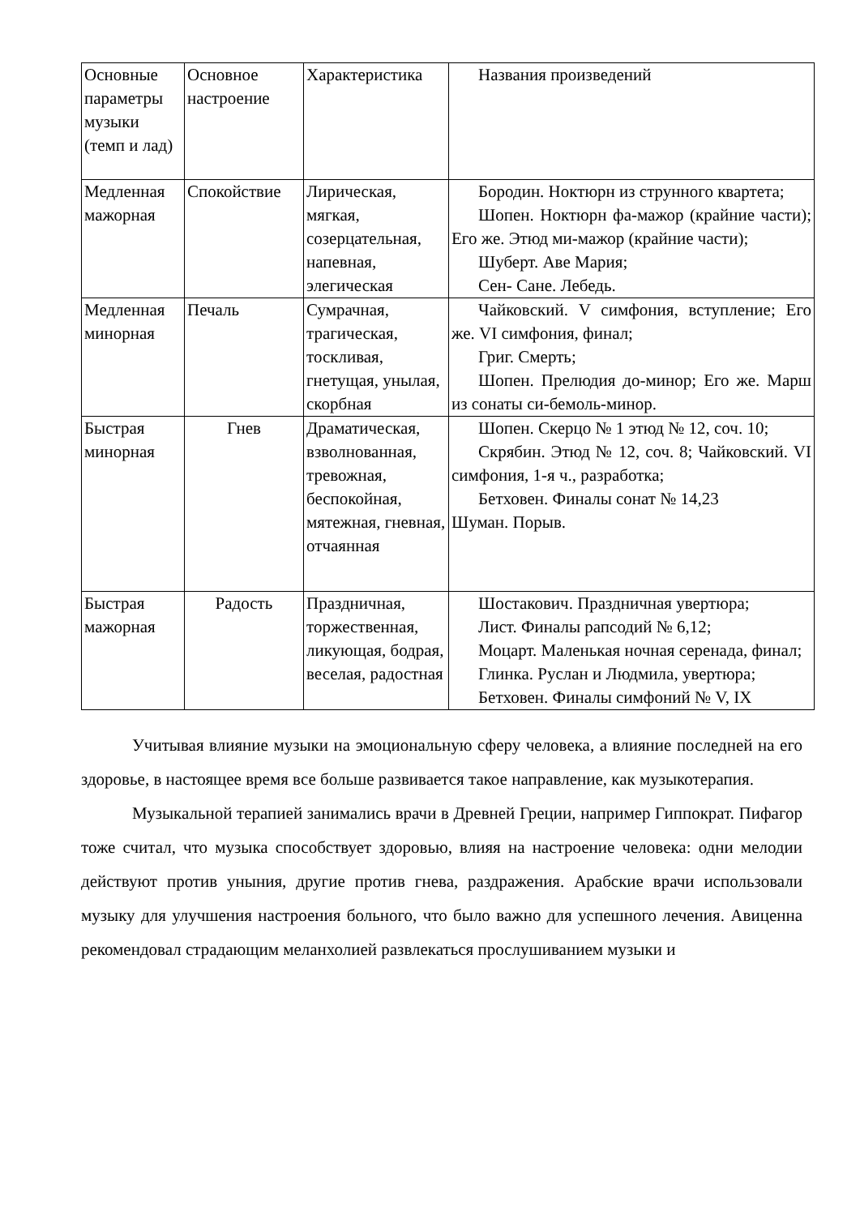| Основные параметры музыки (темп и лад) | Основное настроение | Характеристика | Названия произведений |
| Медленная мажорная | Спокойствие | Лирическая, мягкая, созерцательная, напевная, элегическая | Бородин. Ноктюрн из струнного квартета; Шопен. Ноктюрн фа-мажор (крайние части); Его же. Этюд ми-мажор (крайние части); Шуберт. Аве Мария; Сен- Сане. Лебедь. |
| Медленная минорная | Печаль | Сумрачная, трагическая, тоскливая, гнетущая, унылая, скорбная | Чайковский. V симфония, вступление; Его же. VI симфония, финал; Григ. Смерть; Шопен. Прелюдия до-минор; Его же. Марш из сонаты си-бемоль-минор. |
| Быстрая минорная | Гнев | Драматическая, взволнованная, тревожная, беспокойная, мятежная, гневная, отчаянная | Шопен. Скерцо № 1 этюд № 12, соч. 10; Скрябин. Этюд № 12, соч. 8; Чайковский. VI симфония, 1-я ч., разработка; Бетховен. Финалы сонат № 14,23 Шуман. Порыв. |
| Быстрая мажорная | Радость | Праздничная, торжественная, ликующая, бодрая, веселая, радостная | Шостакович. Праздничная увертюра; Лист. Финалы рапсодий № 6,12; Моцарт. Маленькая ночная серенада, финал; Глинка. Руслан и Людмила, увертюра; Бетховен. Финалы симфоний № V, IX |
Учитывая влияние музыки на эмоциональную сферу человека, а влияние последней на его здоровье, в настоящее время все больше развивается такое направление, как музыкотерапия.
Музыкальной терапией занимались врачи в Древней Греции, например Гиппократ. Пифагор тоже считал, что музыка способствует здоровью, влияя на настроение человека: одни мелодии действуют против уныния, другие против гнева, раздражения. Арабские врачи использовали музыку для улучшения настроения больного, что было важно для успешного лечения. Авиценна рекомендовал страдающим меланхолией развлекаться прослушиванием музыки и